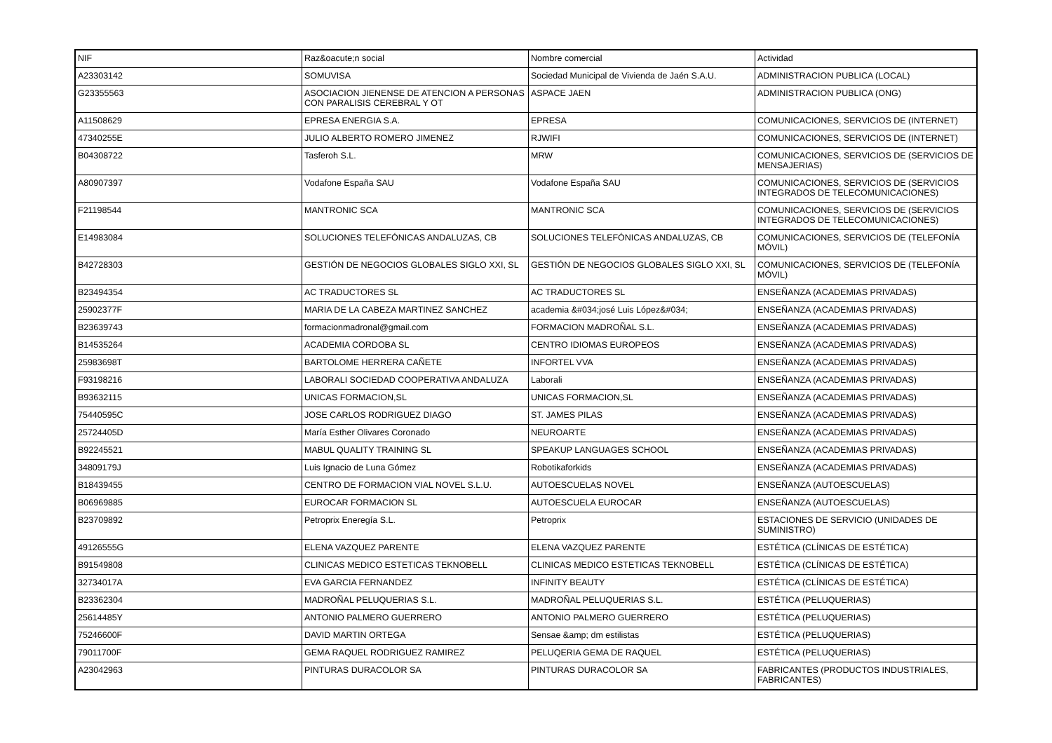| NIF | Raz&oacute;n social | Nombre comercial | Actividad |
| --- | --- | --- | --- |
| A23303142 | SOMUVISA | Sociedad Municipal de Vivienda de Jaén S.A.U. | ADMINISTRACION PUBLICA (LOCAL) |
| G23355563 | ASOCIACION JIENENSE DE ATENCION A PERSONAS CON PARALISIS CEREBRAL Y OT | ASPACE JAEN | ADMINISTRACION PUBLICA (ONG) |
| A11508629 | EPRESA ENERGIA S.A. | EPRESA | COMUNICACIONES, SERVICIOS DE (INTERNET) |
| 47340255E | JULIO ALBERTO ROMERO JIMENEZ | RJWIFI | COMUNICACIONES, SERVICIOS DE (INTERNET) |
| B04308722 | Tasferoh S.L. | MRW | COMUNICACIONES, SERVICIOS DE (SERVICIOS DE MENSAJERIAS) |
| A80907397 | Vodafone España SAU | Vodafone España SAU | COMUNICACIONES, SERVICIOS DE (SERVICIOS INTEGRADOS DE TELECOMUNICACIONES) |
| F21198544 | MANTRONIC SCA | MANTRONIC SCA | COMUNICACIONES, SERVICIOS DE (SERVICIOS INTEGRADOS DE TELECOMUNICACIONES) |
| E14983084 | SOLUCIONES TELEFÓNICAS ANDALUZAS, CB | SOLUCIONES TELEFÓNICAS ANDALUZAS, CB | COMUNICACIONES, SERVICIOS DE (TELEFONÍA MÓVIL) |
| B42728303 | GESTIÓN DE NEGOCIOS GLOBALES SIGLO XXI, SL | GESTIÓN DE NEGOCIOS GLOBALES SIGLO XXI, SL | COMUNICACIONES, SERVICIOS DE (TELEFONÍA MÓVIL) |
| B23494354 | AC TRADUCTORES SL | AC TRADUCTORES SL | ENSEÑANZA (ACADEMIAS PRIVADAS) |
| 25902377F | MARIA DE LA CABEZA MARTINEZ SANCHEZ | academia &#034;josé Luis López&#034; | ENSEÑANZA (ACADEMIAS PRIVADAS) |
| B23639743 | formacionmadronal@gmail.com | FORMACION MADROÑAL S.L. | ENSEÑANZA (ACADEMIAS PRIVADAS) |
| B14535264 | ACADEMIA CORDOBA SL | CENTRO IDIOMAS EUROPEOS | ENSEÑANZA (ACADEMIAS PRIVADAS) |
| 25983698T | BARTOLOME HERRERA CAÑETE | INFORTEL VVA | ENSEÑANZA (ACADEMIAS PRIVADAS) |
| F93198216 | LABORALI SOCIEDAD COOPERATIVA ANDALUZA | Laborali | ENSEÑANZA (ACADEMIAS PRIVADAS) |
| B93632115 | UNICAS FORMACION,SL | UNICAS FORMACION,SL | ENSEÑANZA (ACADEMIAS PRIVADAS) |
| 75440595C | JOSE CARLOS RODRIGUEZ DIAGO | ST. JAMES PILAS | ENSEÑANZA (ACADEMIAS PRIVADAS) |
| 25724405D | María Esther Olivares Coronado | NEUROARTE | ENSEÑANZA (ACADEMIAS PRIVADAS) |
| B92245521 | MABUL QUALITY TRAINING SL | SPEAKUP LANGUAGES SCHOOL | ENSEÑANZA (ACADEMIAS PRIVADAS) |
| 34809179J | Luis Ignacio de Luna Gómez | Robotikaforkids | ENSEÑANZA (ACADEMIAS PRIVADAS) |
| B18439455 | CENTRO DE FORMACION VIAL NOVEL S.L.U. | AUTOESCUELAS NOVEL | ENSEÑANZA (AUTOESCUELAS) |
| B06969885 | EUROCAR FORMACION SL | AUTOESCUELA EUROCAR | ENSEÑANZA (AUTOESCUELAS) |
| B23709892 | Petroprix Eneregía S.L. | Petroprix | ESTACIONES DE SERVICIO (UNIDADES DE SUMINISTRO) |
| 49126555G | ELENA VAZQUEZ PARENTE | ELENA VAZQUEZ PARENTE | ESTÉTICA (CLÍNICAS DE ESTÉTICA) |
| B91549808 | CLINICAS MEDICO ESTETICAS TEKNOBELL | CLINICAS MEDICO ESTETICAS TEKNOBELL | ESTÉTICA (CLÍNICAS DE ESTÉTICA) |
| 32734017A | EVA GARCIA FERNANDEZ | INFINITY BEAUTY | ESTÉTICA (CLÍNICAS DE ESTÉTICA) |
| B23362304 | MADROÑAL PELUQUERIAS S.L. | MADROÑAL PELUQUERIAS S.L. | ESTÉTICA (PELUQUERIAS) |
| 25614485Y | ANTONIO PALMERO GUERRERO | ANTONIO PALMERO GUERRERO | ESTÉTICA (PELUQUERIAS) |
| 75246600F | DAVID MARTIN ORTEGA | Sensae &amp; dm estilistas | ESTÉTICA (PELUQUERIAS) |
| 79011700F | GEMA RAQUEL RODRIGUEZ RAMIREZ | PELUQERIA GEMA DE RAQUEL | ESTÉTICA (PELUQUERIAS) |
| A23042963 | PINTURAS DURACOLOR SA | PINTURAS DURACOLOR SA | FABRICANTES (PRODUCTOS INDUSTRIALES, FABRICANTES) |